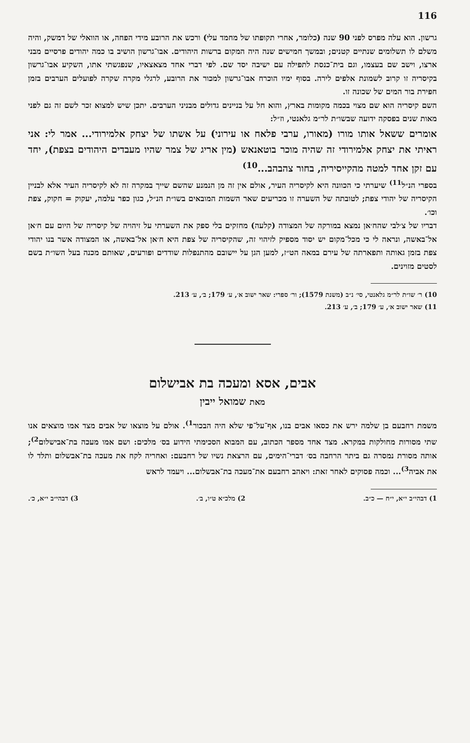116
גרשון. הוא עלה מפרס לפני 90 שנה (כלומר, אחרי תקופתו של מחמד עלי) ורכש את הרובע מידי הפחה, או הוואלי של דמשק, והיה משלם לו תשלומים שנתיים קטנים; ובמשך חמישים שנה היה המקום ברשות היהודים. אבו־גרשון הושיב בו כמה יהודים פרסיים מבני ארצו, וישב שם בעצמו, וגם בית־כנסת לתפילה עם ישיבה יסד שם. לפי דברי אחד מצאצאיו, שנפגשתי אתו, השקיע אבו־גרשון בקיסריה זו קרוב לשמונת אלפים לירה. בסוף ימיו הוכרח אבו־גרשון למכור את הרובע, לרגלי מקרה שקרה לפועלים הערבים בזמן חפירת בור המים של שכונה זו.
השם קיסריה הוא שם מצוי בכמה מקומות בארץ, והוא חל על בניינים גדולים מבניני הערבים. יתכן שיש למצוא זכר לשם זה גם לפני מאות שנים בפסקה ידועה שבשו״ת לר״מ גלאנטי, וז״ל:
אומרים ששאל אותו מורו (מאורו, ערבי פלאח או עירוני) על אשתו של יצחק אלמירודי... אמר לי: אני ראיתי את יצחק אלמירודי זה שהיה מוכר בוטאנאש (מין אריג של צמר שהיו מעבדים היהודים בצפת), יחד עם זקן אחד למטה מהקייסיריה, בחור צהבהב...<sup>10)</sup>
בספרי הנ״ל<sup>11)</sup> שיערתי כי הכוונה היא לקיסריה העיר, אולם אין זה מן הנמנע שהשם שייך במקרה זה לא לקיסריה העיר אלא לבניין הקיסריה של יהודי צפת; לטובתה של השערה זו מכריעים שאר השמות המובאים בשו״ת הנ״ל, כגון כפר עלמה, יעקוק = חקוק, צפת וכו׳.
דבריו של צ׳לבי שהח׳אן נמצא במורקה של המצודה (קלעה) מחזקים בלי ספק את השערתי על זיהויה של קיסריה של היום עם ח׳אן אל־באשה, ונראה לי כי מכל־מקום יש יסוד מספיק לזיהוי זה, שהקיסריה של צפת היא ח׳אן אל־באשה, או המצודה אשר בנו יהודי צפת בזמן גאותה ותפארתה של עירם במאה הט״ז, למען הגן על יישובם מהתנפלות שודדים ופורעים, שאותם מכנה בעל השו״ת בשם לסטים מזוינים.
10) ר׳ שו״ת לר״מ גלאנטי, סי׳ נ״ב (משנת 1579); ור׳ ספרי: שאר ישוב א׳, ע׳ 179; ב׳, ע׳ 213.
11) שאר ישוב א׳, ע׳ 179; ב׳, ע׳ 213.
אבים, אסא ומעכה בת אבישלום
מאת שמואל ייבין
משמת רחבעם בן שלמה ירש את כסאו אבים בנו, אף־על־פי שלא היה הבכור<sup>1)</sup>. אולם על מוצאו של אבים מצד אמו מוצאים אנו שתי מסורות מחולקות במקרא. מצד אחד מספר הכתוב, עם המבוא הסכימתי הידוע בס׳ מלכים: ושם אמו מעכה בת־אבישלום<sup>2)</sup>; אותה מסורת נמסרה גם ביתר הרחבה בס׳ דברי־הימים, עם הרצאת נשיו של רחבעם: ואחריה לקח את מעכה בת־אבשלום ותלד לו את אביה<sup>3)</sup>... וכמה פסוקים לאחר זאת: ויאהב רחבעם את־מעכה בת־אבשלום... ויעמד לראש
1) דבהי״ב י״א, י״ח — כ״ב. 2) מלכ״א ט״ו, ב׳. 3) דבהי״ב י״א, כ׳.